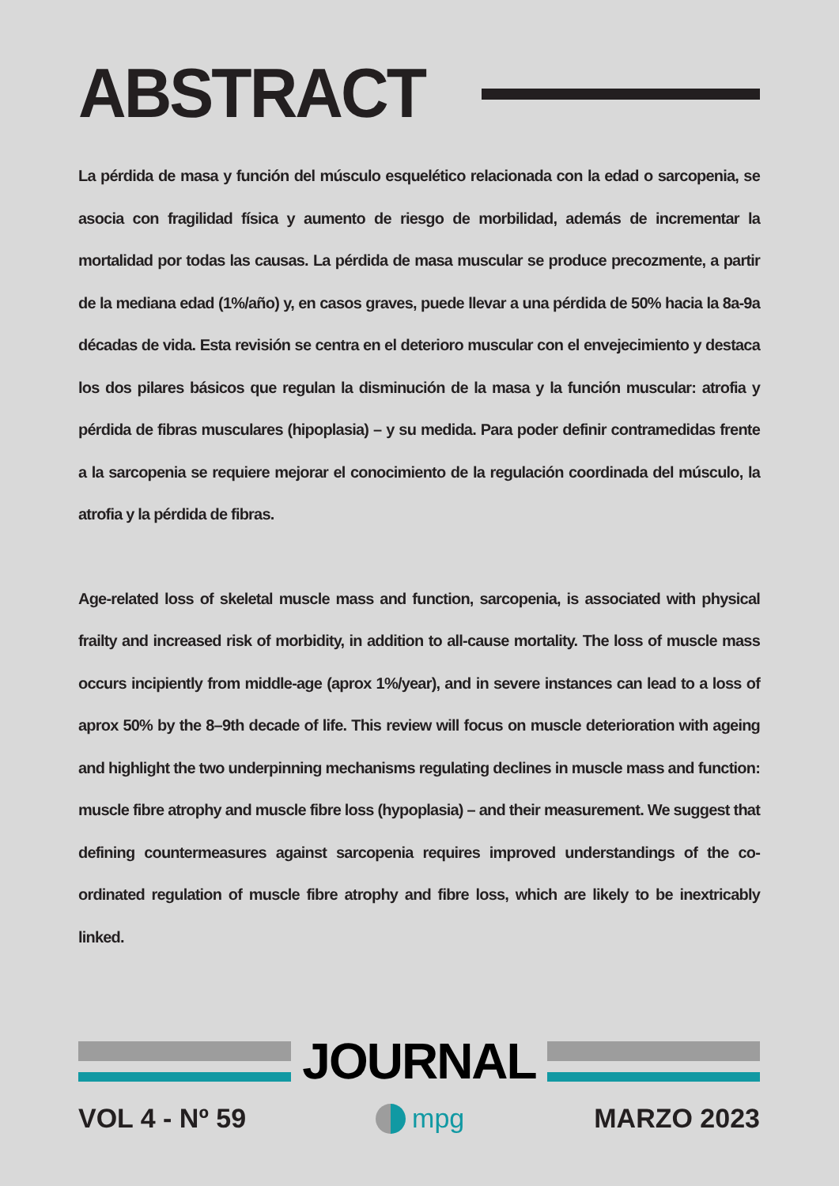ABSTRACT
La pérdida de masa y función del músculo esquelético relacionada con la edad o sarcopenia, se asocia con fragilidad física y aumento de riesgo de morbilidad, además de incrementar la mortalidad por todas las causas. La pérdida de masa muscular se produce precozmente, a partir de la mediana edad (1%/año) y, en casos graves, puede llevar a una pérdida de 50% hacia la 8a-9a décadas de vida. Esta revisión se centra en el deterioro muscular con el envejecimiento y destaca los dos pilares básicos que regulan la disminución de la masa y la función muscular: atrofia y pérdida de fibras musculares (hipoplasia) – y su medida. Para poder definir contramedidas frente a la sarcopenia se requiere mejorar el conocimiento de la regulación coordinada del músculo, la atrofia y la pérdida de fibras.
Age-related loss of skeletal muscle mass and function, sarcopenia, is associated with physical frailty and increased risk of morbidity, in addition to all-cause mortality. The loss of muscle mass occurs incipiently from middle-age (aprox 1%/year), and in severe instances can lead to a loss of aprox 50% by the 8–9th decade of life. This review will focus on muscle deterioration with ageing and highlight the two underpinning mechanisms regulating declines in muscle mass and function: muscle fibre atrophy and muscle fibre loss (hypoplasia) – and their measurement. We suggest that defining countermeasures against sarcopenia requires improved understandings of the co-ordinated regulation of muscle fibre atrophy and fibre loss, which are likely to be inextricably linked.
JOURNAL
VOL 4 - Nº 59 mpg MARZO 2023